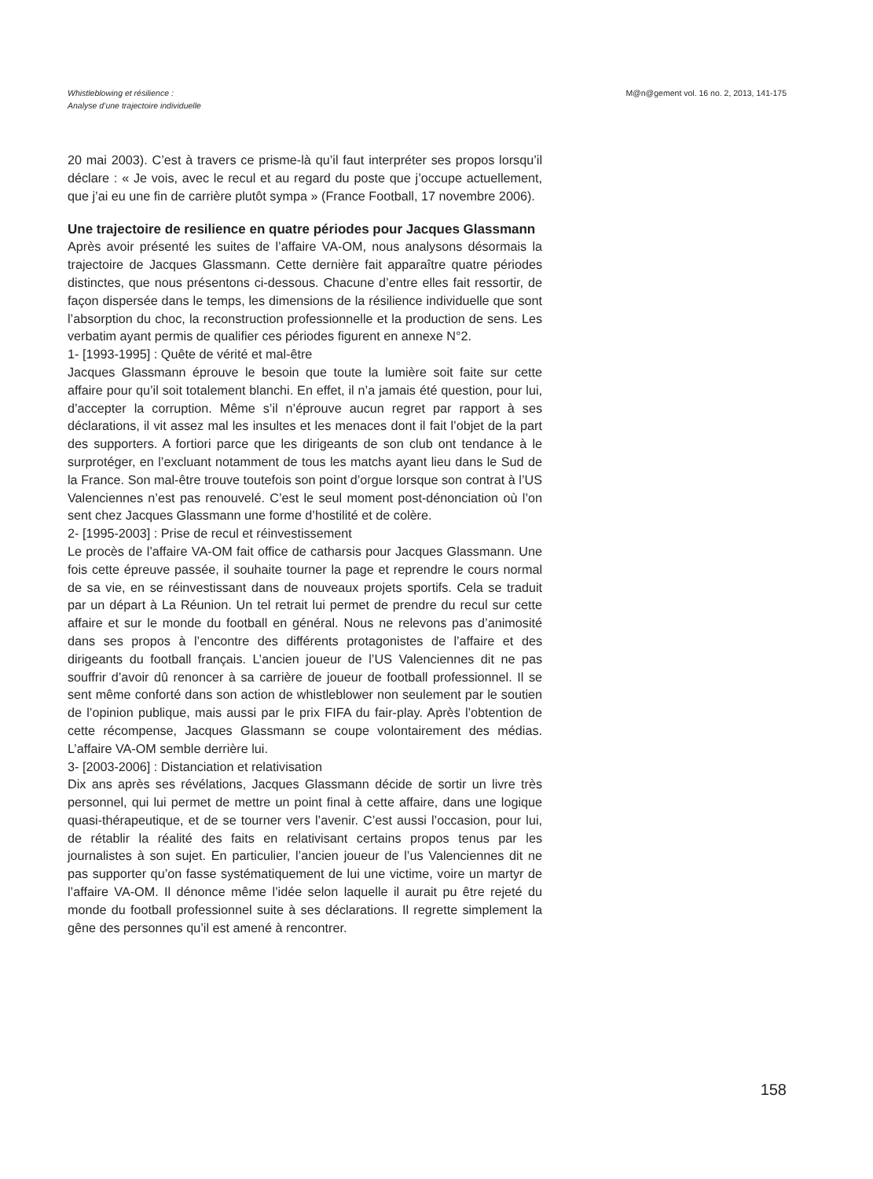Whistleblowing et résilience :
Analyse d’une trajectoire individuelle
M@n@gement vol. 16 no. 2, 2013, 141-175
20 mai 2003). C’est à travers ce prisme-là qu’il faut interpréter ses propos lorsqu’il déclare : « Je vois, avec le recul et au regard du poste que j’occupe actuellement, que j’ai eu une fin de carrière plutôt sympa » (France Football, 17 novembre 2006).
Une trajectoire de resilience en quatre périodes pour Jacques Glassmann
Après avoir présenté les suites de l’affaire VA-OM, nous analysons désormais la trajectoire de Jacques Glassmann. Cette dernière fait apparaître quatre périodes distinctes, que nous présentons ci-dessous. Chacune d’entre elles fait ressortir, de façon dispersée dans le temps, les dimensions de la résilience individuelle que sont l’absorption du choc, la reconstruction professionnelle et la production de sens. Les verbatim ayant permis de qualifier ces périodes figurent en annexe N°2.
1- [1993-1995] : Quête de vérité et mal-être
Jacques Glassmann éprouve le besoin que toute la lumière soit faite sur cette affaire pour qu’il soit totalement blanchi. En effet, il n’a jamais été question, pour lui, d’accepter la corruption. Même s’il n’éprouve aucun regret par rapport à ses déclarations, il vit assez mal les insultes et les menaces dont il fait l’objet de la part des supporters. A fortiori parce que les dirigeants de son club ont tendance à le surprotéger, en l’excluant notamment de tous les matchs ayant lieu dans le Sud de la France. Son mal-être trouve toutefois son point d’orgue lorsque son contrat à l’US Valenciennes n’est pas renouvelé. C’est le seul moment post-dénonciation où l’on sent chez Jacques Glassmann une forme d’hostilité et de colère.
2- [1995-2003] : Prise de recul et réinvestissement
Le procès de l’affaire VA-OM fait office de catharsis pour Jacques Glassmann. Une fois cette épreuve passée, il souhaite tourner la page et reprendre le cours normal de sa vie, en se réinvestissant dans de nouveaux projets sportifs. Cela se traduit par un départ à La Réunion. Un tel retrait lui permet de prendre du recul sur cette affaire et sur le monde du football en général. Nous ne relevons pas d’animosité dans ses propos à l’encontre des différents protagonistes de l’affaire et des dirigeants du football français. L’ancien joueur de l’US Valenciennes dit ne pas souffrir d’avoir dû renoncer à sa carrière de joueur de football professionnel. Il se sent même conforté dans son action de whistleblower non seulement par le soutien de l’opinion publique, mais aussi par le prix FIFA du fair-play. Après l’obtention de cette récompense, Jacques Glassmann se coupe volontairement des médias. L’affaire VA-OM semble derrière lui.
3- [2003-2006] : Distanciation et relativisation
Dix ans après ses révélations, Jacques Glassmann décide de sortir un livre très personnel, qui lui permet de mettre un point final à cette affaire, dans une logique quasi-thérapeutique, et de se tourner vers l’avenir. C’est aussi l’occasion, pour lui, de rétablir la réalité des faits en relativisant certains propos tenus par les journalistes à son sujet. En particulier, l’ancien joueur de l’us Valenciennes dit ne pas supporter qu’on fasse systématiquement de lui une victime, voire un martyr de l’affaire VA-OM. Il dénonce même l’idée selon laquelle il aurait pu être rejeté du monde du football professionnel suite à ses déclarations. Il regrette simplement la gêne des personnes qu’il est amené à rencontrer.
158